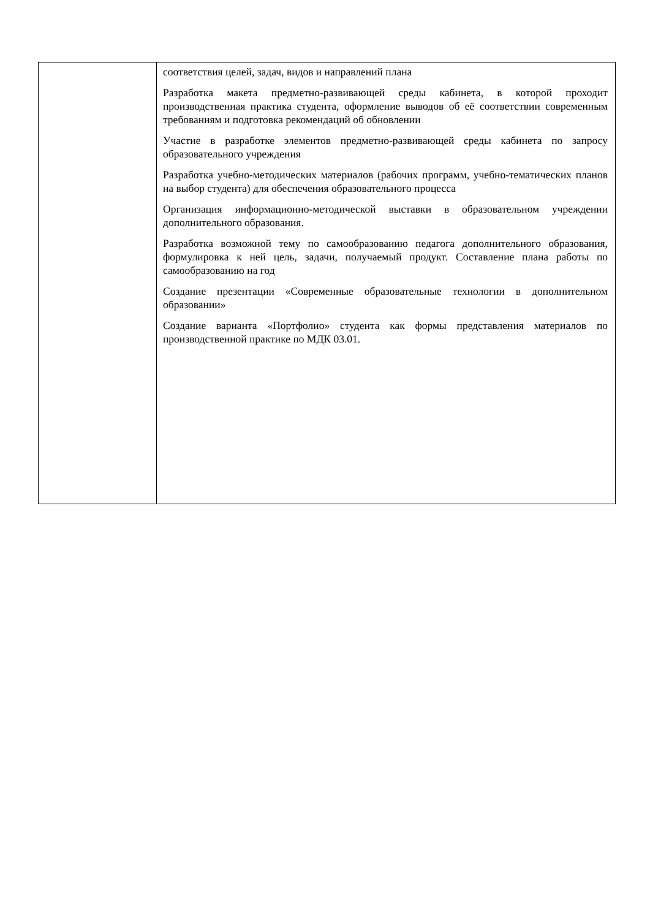| | соответствия целей, задач, видов и направлений плана Разработка макета предметно-развивающей среды кабинета, в которой проходит производственная практика студента, оформление выводов об её соответствии современным требованиям и подготовка рекомендаций об обновлении Участие в разработке элементов предметно-развивающей среды кабинета по запросу образовательного учреждения Разработка учебно-методических материалов (рабочих программ, учебно-тематических планов на выбор студента) для обеспечения образовательного процесса Организация информационно-методической выставки в образовательном учреждении дополнительного образования. Разработка возможной тему по самообразованию педагога дополнительного образования, формулировка к ней цель, задачи, получаемый продукт. Составление плана работы по самообразованию на год Создание презентации «Современные образовательные технологии в дополнительном образовании» Создание варианта «Портфолио» студента как формы представления материалов по производственной практике по МДК 03.01. |